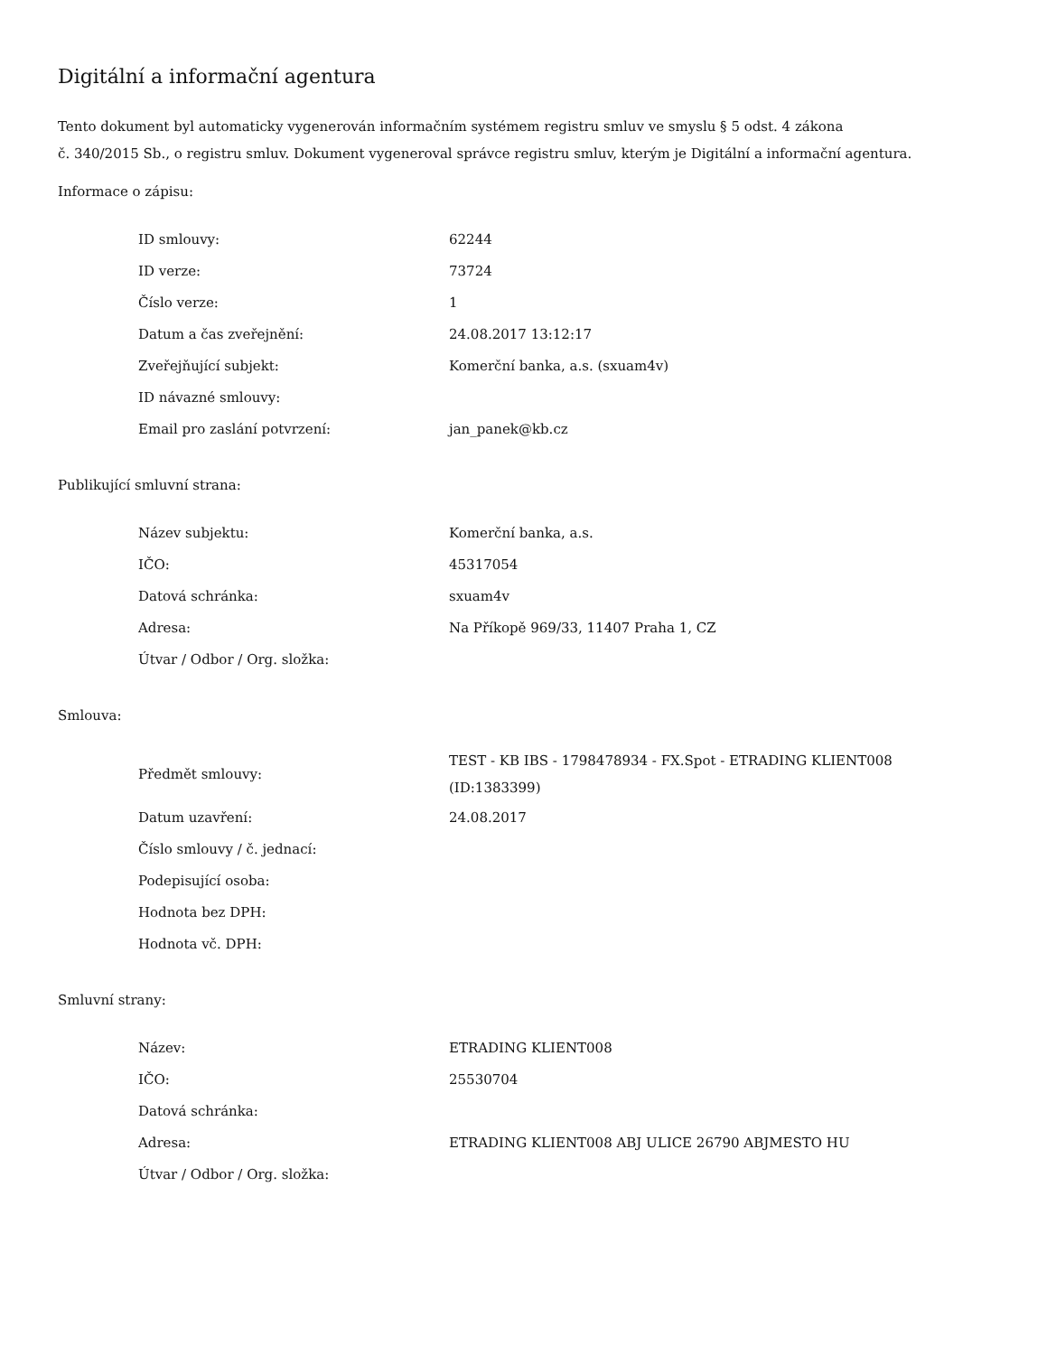Digitální a informační agentura
Tento dokument byl automaticky vygenerován informačním systémem registru smluv ve smyslu § 5 odst. 4 zákona
č. 340/2015 Sb., o registru smluv. Dokument vygeneroval správce registru smluv, kterým je Digitální a informační agentura.
Informace o zápisu:
| ID smlouvy: | 62244 |
| ID verze: | 73724 |
| Číslo verze: | 1 |
| Datum a čas zveřejnění: | 24.08.2017 13:12:17 |
| Zveřejňující subjekt: | Komerční banka, a.s. (sxuam4v) |
| ID návazné smlouvy: | |
| Email pro zaslání potvrzení: | jan_panek@kb.cz |
Publikující smluvní strana:
| Název subjektu: | Komerční banka, a.s. |
| IČO: | 45317054 |
| Datová schránka: | sxuam4v |
| Adresa: | Na Příkopě 969/33, 11407 Praha 1, CZ |
| Útvar / Odbor / Org. složka: | |
Smlouva:
| Předmět smlouvy: | TEST - KB IBS - 1798478934 - FX.Spot - ETRADING KLIENT008 (ID:1383399) |
| Datum uzavření: | 24.08.2017 |
| Číslo smlouvy / č. jednací: | |
| Podepisující osoba: | |
| Hodnota bez DPH: | |
| Hodnota vč. DPH: | |
Smluvní strany:
| Název: | ETRADING KLIENT008 |
| IČO: | 25530704 |
| Datová schránka: | |
| Adresa: | ETRADING KLIENT008 ABJ ULICE 26790 ABJMESTO HU |
| Útvar / Odbor / Org. složka: | |